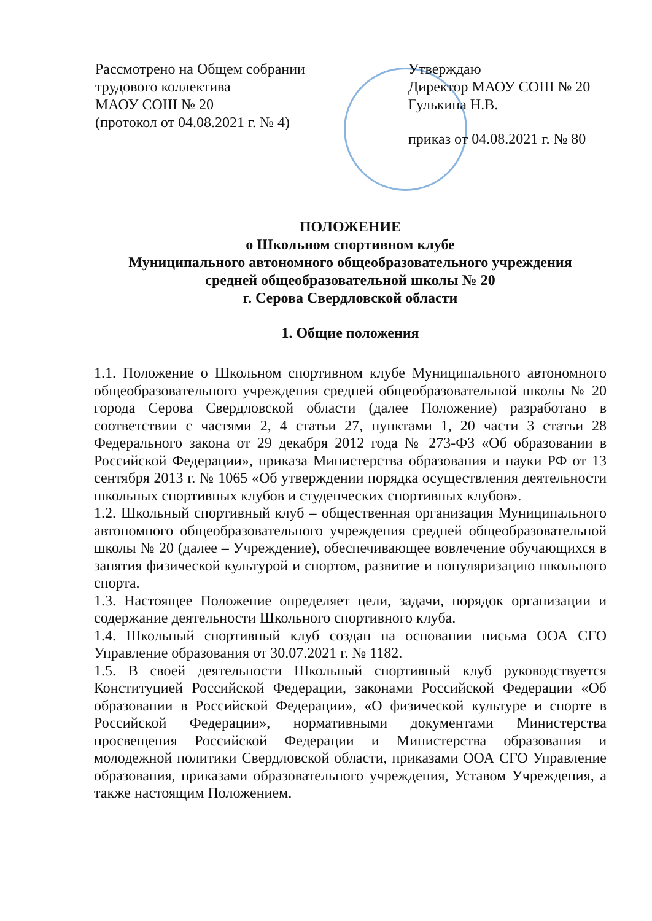Рассмотрено на Общем собрании
трудового коллектива
МАОУ СОШ № 20
(протокол от 04.08.2021 г. № 4)
Утверждаю
Директор МАОУ СОШ № 20
Гулькина Н.В.
приказ от 04.08.2021 г. № 80
ПОЛОЖЕНИЕ
о Школьном спортивном клубе
Муниципального автономного общеобразовательного учреждения
средней общеобразовательной школы № 20
г. Серова Свердловской области
1. Общие положения
1.1. Положение о Школьном спортивном клубе Муниципального автономного общеобразовательного учреждения средней общеобразовательной школы № 20 города Серова Свердловской области (далее Положение) разработано в соответствии с частями 2, 4 статьи 27, пунктами 1, 20 части 3 статьи 28 Федерального закона от 29 декабря 2012 года № 273-ФЗ «Об образовании в Российской Федерации», приказа Министерства образования и науки РФ от 13 сентября 2013 г. № 1065 «Об утверждении порядка осуществления деятельности школьных спортивных клубов и студенческих спортивных клубов».
1.2. Школьный спортивный клуб – общественная организация Муниципального автономного общеобразовательного учреждения средней общеобразовательной школы № 20 (далее – Учреждение), обеспечивающее вовлечение обучающихся в занятия физической культурой и спортом, развитие и популяризацию школьного спорта.
1.3. Настоящее Положение определяет цели, задачи, порядок организации и содержание деятельности Школьного спортивного клуба.
1.4. Школьный спортивный клуб создан на основании письма ООА СГО Управление образования от 30.07.2021 г. № 1182.
1.5. В своей деятельности Школьный спортивный клуб руководствуется Конституцией Российской Федерации, законами Российской Федерации «Об образовании в Российской Федерации», «О физической культуре и спорте в Российской Федерации», нормативными документами Министерства просвещения Российской Федерации и Министерства образования и молодежной политики Свердловской области, приказами ООА СГО Управление образования, приказами образовательного учреждения, Уставом Учреждения, а также настоящим Положением.